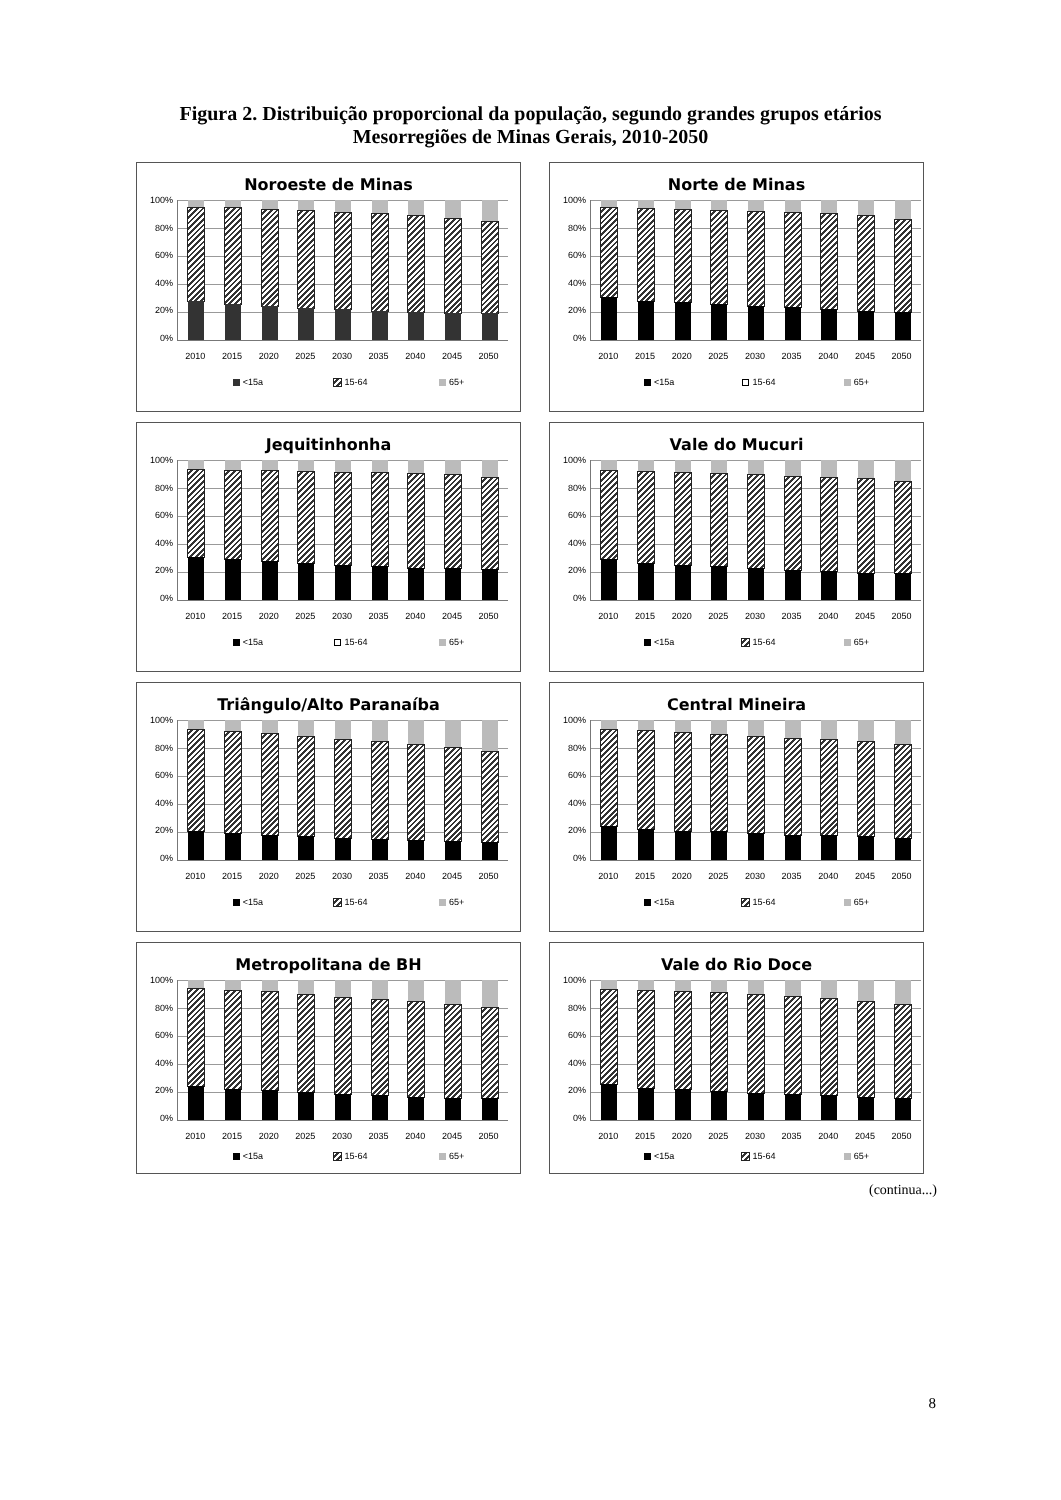Figura 2. Distribuição proporcional da população, segundo grandes grupos etários
Mesorregiões de Minas Gerais, 2010-2050
Noroeste de Minas
100%
80%
60%
40%
20%
0%
2010 2015 2020 2025 2030 2035 2040 2045 2050
<15a 15-64 65+
Norte de Minas
100%
80%
60%
40%
20%
0%
2010 2015 2020 2025 2030 2035 2040 2045 2050
<15a 15-64 65+
Jequitinhonha
100%
80%
60%
40%
20%
0%
2010 2015 2020 2025 2030 2035 2040 2045 2050
<15a 15-64 65+
Vale do Mucuri
100%
80%
60%
40%
20%
0%
2010 2015 2020 2025 2030 2035 2040 2045 2050
<15a 15-64 65+
Triângulo/Alto Paranaíba
100%
80%
60%
40%
20%
0%
2010 2015 2020 2025 2030 2035 2040 2045 2050
<15a 15-64 65+
Central Mineira
100%
80%
60%
40%
20%
0%
2010 2015 2020 2025 2030 2035 2040 2045 2050
<15a 15-64 65+
Metropolitana de BH
100%
80%
60%
40%
20%
0%
2010 2015 2020 2025 2030 2035 2040 2045 2050
<15a 15-64 65+
Vale do Rio Doce
100%
80%
60%
40%
20%
0%
2010 2015 2020 2025 2030 2035 2040 2045 2050
<15a 15-64 65+
(continua...)
8